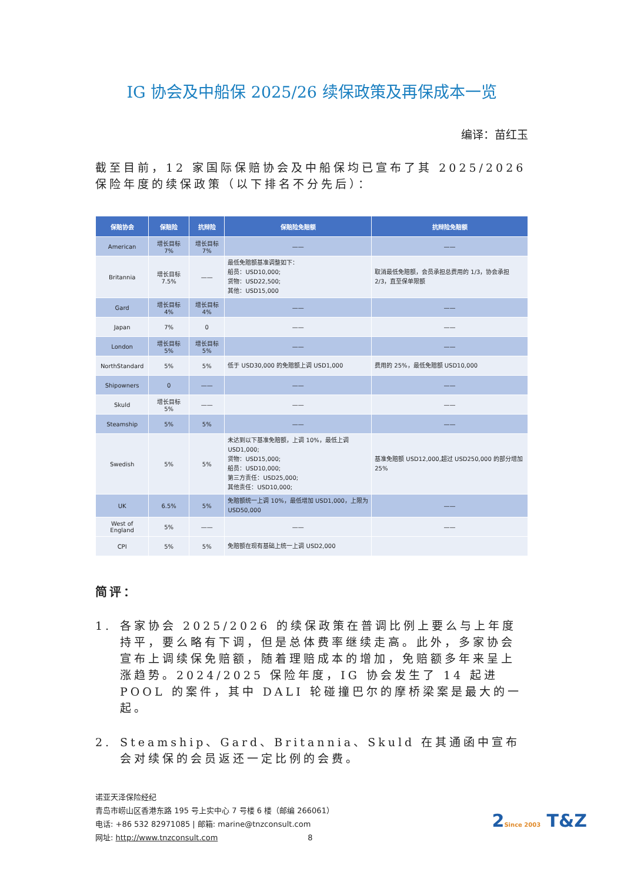IG 协会及中船保 2025/26 续保政策及再保成本一览
编译：苗红玉
截至目前，12 家国际保赔协会及中船保均已宣布了其 2025/2026 保险年度的续保政策（以下排名不分先后）：
| 保赔协会 | 保赔险 | 抗辩险 | 保赔险免赔额 | 抗辩险免赔额 |
| --- | --- | --- | --- | --- |
| American | 增长目标 7% | 增长目标 7% | —— | —— |
| Britannia | 增长目标 7.5% | —— | 最低免赔额基准调整如下： 船员：USD10,000; 货物：USD22,500; 其他：USD15,000 | 取消最低免赔额，会员承担总费用的 1/3，协会承担 2/3，直至保单限额 |
| Gard | 增长目标 4% | 增长目标 4% | —— | —— |
| Japan | 7% | 0 | —— | —— |
| London | 增长目标 5% | 增长目标 5% | —— | —— |
| NorthStandard | 5% | 5% | 低于 USD30,000 的免赔额上调 USD1,000 | 费用的 25%，最低免赔额 USD10,000 |
| Shipowners | 0 | —— | —— | —— |
| Skuld | 增长目标 5% | —— | —— | —— |
| Steamship | 5% | 5% | —— | —— |
| Swedish | 5% | 5% | 未达到以下基准免赔额，上调 10%，最低上调 USD1,000; 货物：USD15,000; 船员：USD10,000; 第三方责任：USD25,000; 其他责任：USD10,000; | 基准免赔额 USD12,000,超过 USD250,000 的部分增加 25% |
| UK | 6.5% | 5% | 免赔额统一上调 10%，最低增加 USD1,000，上限为 USD50,000 | —— |
| West of England | 5% | —— | —— | —— |
| CPI | 5% | 5% | 免赔额在现有基础上统一上调 USD2,000 | |
简评：
1. 各家协会 2025/2026 的续保政策在普调比例上要么与上年度持平，要么略有下调，但是总体费率继续走高。此外，多家协会宣布上调续保免赔额，随着理赔成本的增加，免赔额多年来呈上涨趋势。2024/2025 保险年度，IG 协会发生了 14 起进 POOL 的案件，其中 DALI 轮碰撞巴尔的摩桥梁案是最大的一起。
2. Steamship、Gard、Britannia、Skuld 在其通函中宣布会对续保的会员返还一定比例的会费。
诺亚天泽保险经纪
青岛市崂山区香港东路 195 号上实中心 7 号楼 6 楼（邮编 266061）
电话: +86 532 82971085 | 邮箱: marine@tnzconsult.com
网址: http://www.tnzconsult.com 8
2Since 2003 T&Z